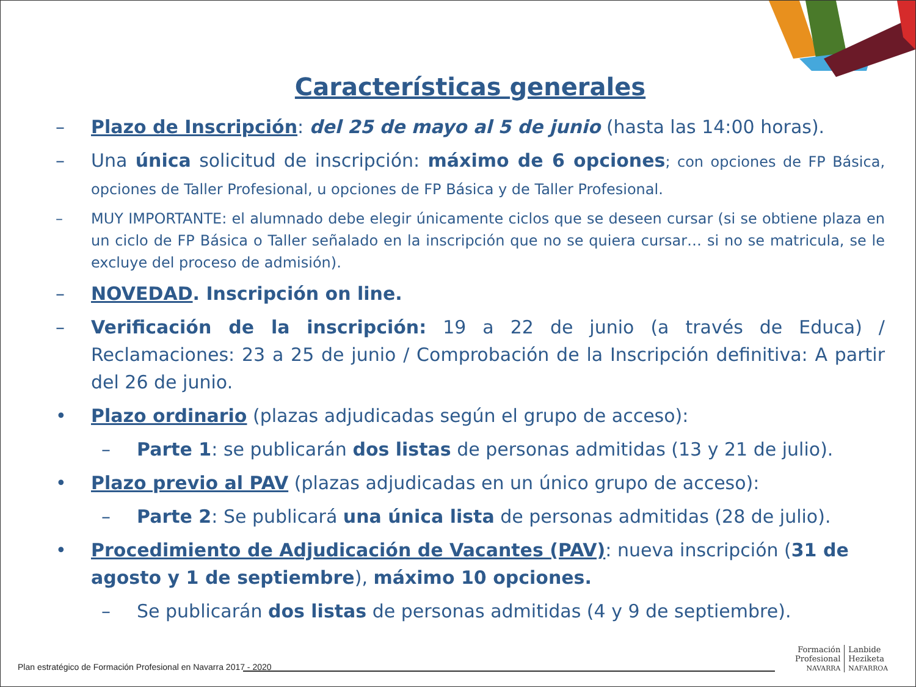Características generales
– Plazo de Inscripción: del 25 de mayo al 5 de junio (hasta las 14:00 horas).
– Una única solicitud de inscripción: máximo de 6 opciones; con opciones de FP Básica, opciones de Taller Profesional, u opciones de FP Básica y de Taller Profesional.
– MUY IMPORTANTE: el alumnado debe elegir únicamente ciclos que se deseen cursar (si se obtiene plaza en un ciclo de FP Básica o Taller señalado en la inscripción que no se quiera cursar… si no se matricula, se le excluye del proceso de admisión).
– NOVEDAD. Inscripción on line.
– Verificación de la inscripción: 19 a 22 de junio (a través de Educa) / Reclamaciones: 23 a 25 de junio / Comprobación de la Inscripción definitiva: A partir del 26 de junio.
• Plazo ordinario (plazas adjudicadas según el grupo de acceso):
– Parte 1: se publicarán dos listas de personas admitidas (13 y 21 de julio).
• Plazo previo al PAV (plazas adjudicadas en un único grupo de acceso):
– Parte 2: Se publicará una única lista de personas admitidas (28 de julio).
• Procedimiento de Adjudicación de Vacantes (PAV): nueva inscripción (31 de agosto y 1 de septiembre), máximo 10 opciones.
– Se publicarán dos listas de personas admitidas (4 y 9 de septiembre).
Plan estratégico de Formación Profesional en Navarra 2017 - 2020
Formación
Profesional
NAVARRA
Lanbide
Heziketa
NAFARROA